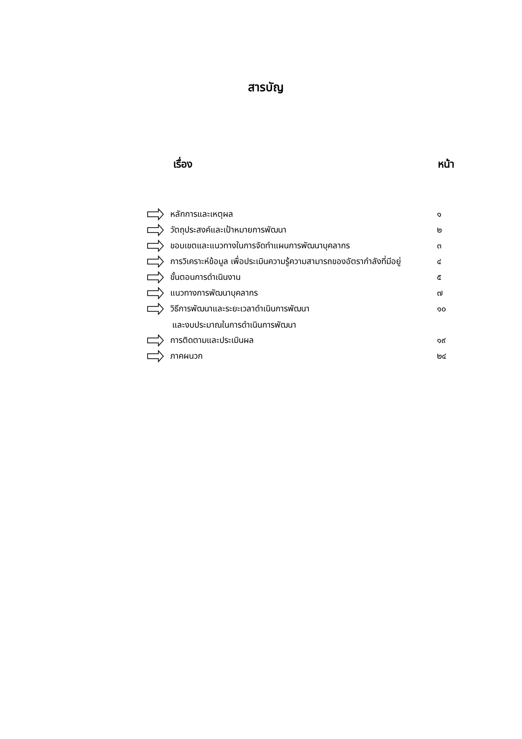สารบัญ
เรื่อง หน้า
หลักการและเหตุผล ๑
วัตถุประสงค์และเป้าหมายการพัฒนา ๒
ขอบเขตและแนวทางในการจัดทำแผนการพัฒนาบุคลากร ๓
การวิเคราะห์ข้อมูล เพื่อประเมินความรู้ความสามารถของอัตรากำลังที่มีอยู่ ๔
ขั้นตอนการดำเนินงาน ๕
แนวทางการพัฒนาบุคลากร ๗
วิธีการพัฒนาและระยะเวลาดำเนินการพัฒนา ๑๐
และงบประมาณในการดำเนินการพัฒนา
การติดตามและประเมินผล ๑๙
ภาคผนวก ๒๔